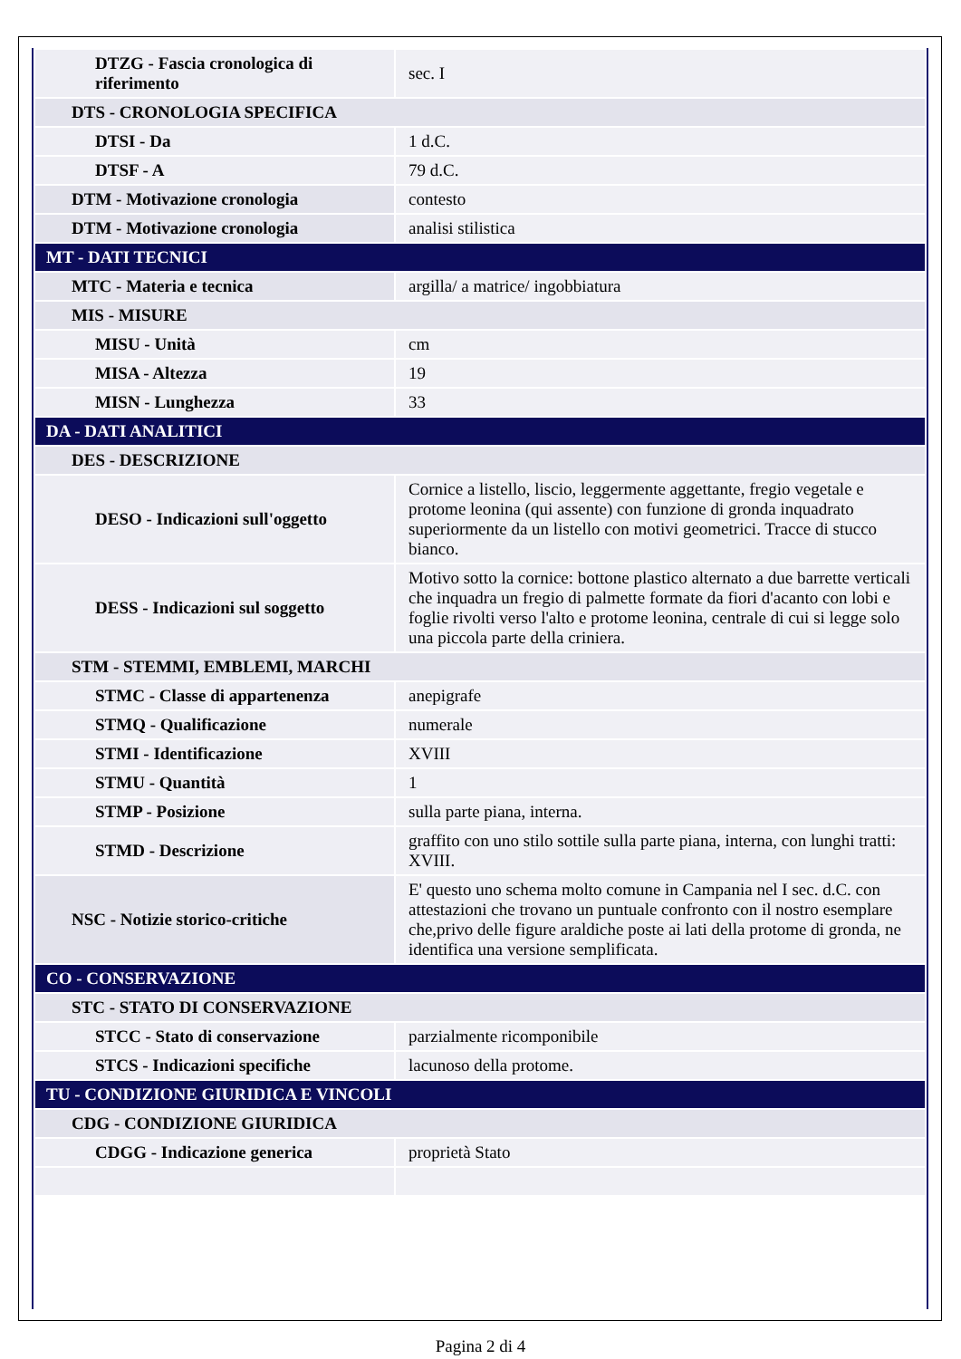| DTZG - Fascia cronologica di riferimento | sec. I |
| DTS - CRONOLOGIA SPECIFICA | |
| DTSI - Da | 1 d.C. |
| DTSF - A | 79 d.C. |
| DTM - Motivazione cronologia | contesto |
| DTM - Motivazione cronologia | analisi stilistica |
| MT - DATI TECNICI | |
| MTC - Materia e tecnica | argilla/ a matrice/ ingobbiatura |
| MIS - MISURE | |
| MISU - Unità | cm |
| MISA - Altezza | 19 |
| MISN - Lunghezza | 33 |
| DA - DATI ANALITICI | |
| DES - DESCRIZIONE | |
| DESO - Indicazioni sull'oggetto | Cornice a listello, liscio, leggermente aggettante, fregio vegetale e protome leonina (qui assente) con funzione di gronda inquadrato superiormente da un listello con motivi geometrici. Tracce di stucco bianco. |
| DESS - Indicazioni sul soggetto | Motivo sotto la cornice: bottone plastico alternato a due barrette verticali che inquadra un fregio di palmette formate da fiori d'acanto con lobi e foglie rivolti verso l'alto e protome leonina, centrale di cui si legge solo una piccola parte della criniera. |
| STM - STEMMI, EMBLEMI, MARCHI | |
| STMC - Classe di appartenenza | anepigrafe |
| STMQ - Qualificazione | numerale |
| STMI - Identificazione | XVIII |
| STMU - Quantità | 1 |
| STMP - Posizione | sulla parte piana, interna. |
| STMD - Descrizione | graffito con uno stilo sottile sulla parte piana, interna, con lunghi tratti: XVIII. |
| NSC - Notizie storico-critiche | E' questo uno schema molto comune in Campania nel I sec. d.C. con attestazioni che trovano un puntuale confronto con il nostro esemplare che,privo delle figure araldiche poste ai lati della protome di gronda, ne identifica una versione semplificata. |
| CO - CONSERVAZIONE | |
| STC - STATO DI CONSERVAZIONE | |
| STCC - Stato di conservazione | parzialmente ricomponibile |
| STCS - Indicazioni specifiche | lacunoso della protome. |
| TU - CONDIZIONE GIURIDICA E VINCOLI | |
| CDG - CONDIZIONE GIURIDICA | |
| CDGG - Indicazione generica | proprietà Stato |
Pagina 2 di 4